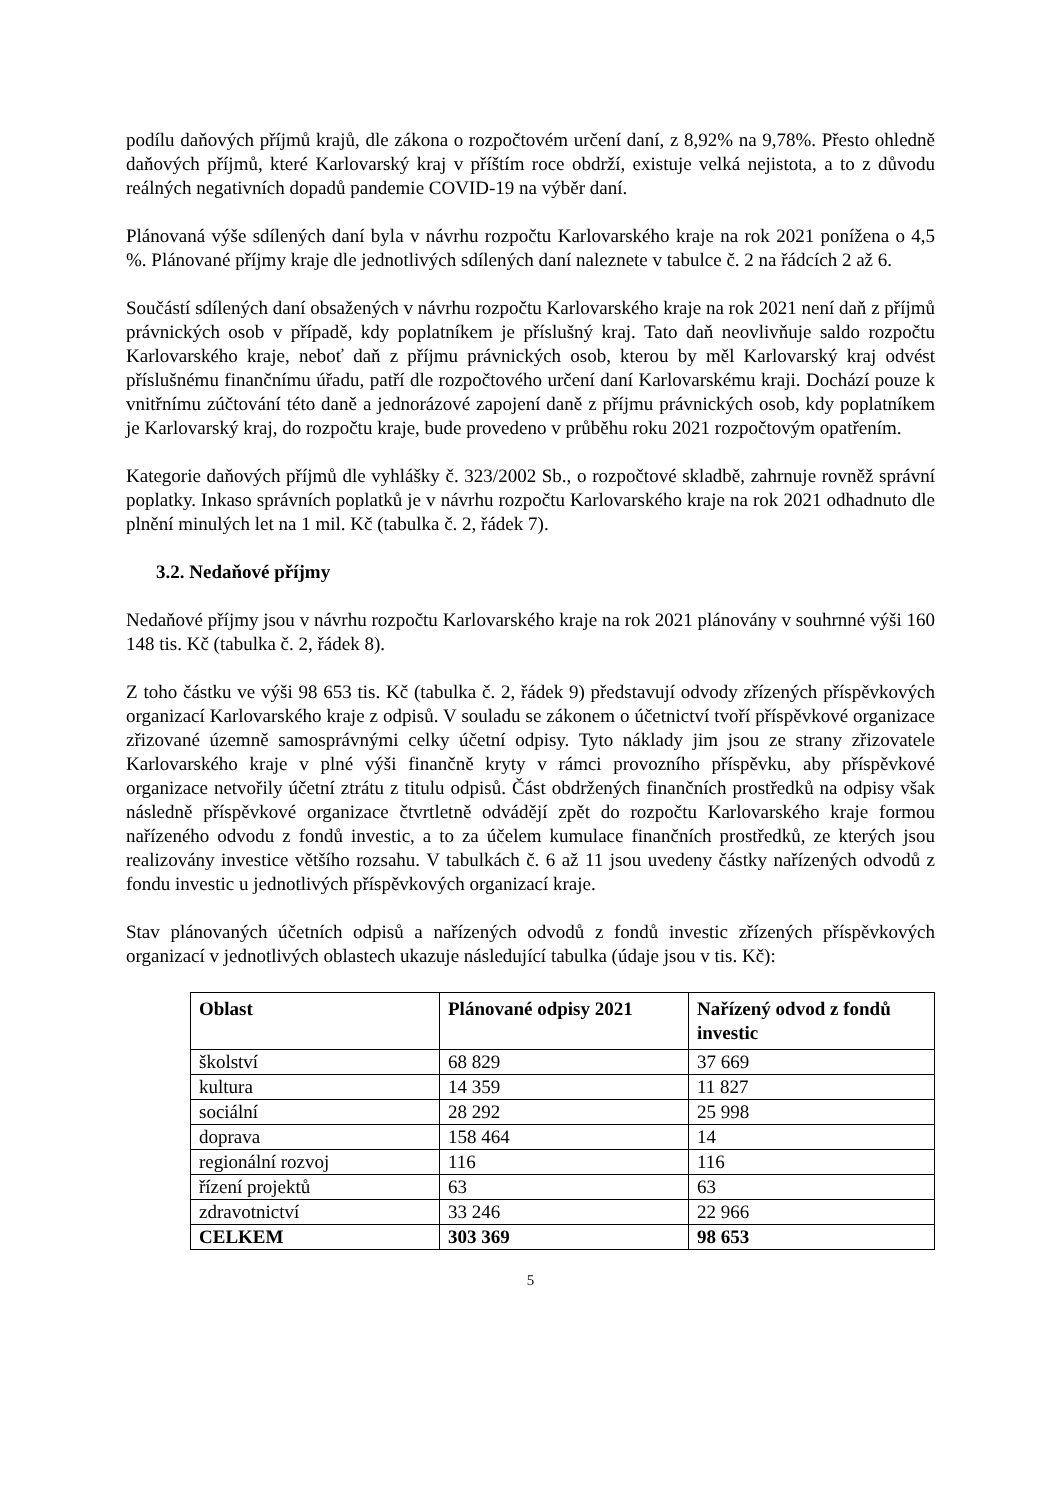podílu daňových příjmů krajů, dle zákona o rozpočtovém určení daní, z 8,92% na 9,78%. Přesto ohledně daňových příjmů, které Karlovarský kraj v příštím roce obdrží, existuje velká nejistota, a to z důvodu reálných negativních dopadů pandemie COVID-19 na výběr daní.
Plánovaná výše sdílených daní byla v návrhu rozpočtu Karlovarského kraje na rok 2021 ponížena o 4,5 %. Plánované příjmy kraje dle jednotlivých sdílených daní naleznete v tabulce č. 2 na řádcích 2 až 6.
Součástí sdílených daní obsažených v návrhu rozpočtu Karlovarského kraje na rok 2021 není daň z příjmů právnických osob v případě, kdy poplatníkem je příslušný kraj. Tato daň neovlivňuje saldo rozpočtu Karlovarského kraje, neboť daň z příjmu právnických osob, kterou by měl Karlovarský kraj odvést příslušnému finančnímu úřadu, patří dle rozpočtového určení daní Karlovarskému kraji. Dochází pouze k vnitřnímu zúčtování této daně a jednorázové zapojení daně z příjmu právnických osob, kdy poplatníkem je Karlovarský kraj, do rozpočtu kraje, bude provedeno v průběhu roku 2021 rozpočtovým opatřením.
Kategorie daňových příjmů dle vyhlášky č. 323/2002 Sb., o rozpočtové skladbě, zahrnuje rovněž správní poplatky. Inkaso správních poplatků je v návrhu rozpočtu Karlovarského kraje na rok 2021 odhadnuto dle plnění minulých let na 1 mil. Kč (tabulka č. 2, řádek 7).
3.2. Nedaňové příjmy
Nedaňové příjmy jsou v návrhu rozpočtu Karlovarského kraje na rok 2021 plánovány v souhrnné výši 160 148 tis. Kč (tabulka č. 2, řádek 8).
Z toho částku ve výši 98 653 tis. Kč (tabulka č. 2, řádek 9) představují odvody zřízených příspěvkových organizací Karlovarského kraje z odpisů. V souladu se zákonem o účetnictví tvoří příspěvkové organizace zřizované územně samosprávnými celky účetní odpisy. Tyto náklady jim jsou ze strany zřizovatele Karlovarského kraje v plné výši finančně kryty v rámci provozního příspěvku, aby příspěvkové organizace netvořily účetní ztrátu z titulu odpisů. Část obdržených finančních prostředků na odpisy však následně příspěvkové organizace čtvrtletně odvádějí zpět do rozpočtu Karlovarského kraje formou nařízeného odvodu z fondů investic, a to za účelem kumulace finančních prostředků, ze kterých jsou realizovány investice většího rozsahu. V tabulkách č. 6 až 11 jsou uvedeny částky nařízených odvodů z fondu investic u jednotlivých příspěvkových organizací kraje.
Stav plánovaných účetních odpisů a nařízených odvodů z fondů investic zřízených příspěvkových organizací v jednotlivých oblastech ukazuje následující tabulka (údaje jsou v tis. Kč):
| Oblast | Plánované odpisy 2021 | Nařízený odvod z fondů investic |
| --- | --- | --- |
| školství | 68 829 | 37 669 |
| kultura | 14 359 | 11 827 |
| sociální | 28 292 | 25 998 |
| doprava | 158 464 | 14 |
| regionální rozvoj | 116 | 116 |
| řízení projektů | 63 | 63 |
| zdravotnictví | 33 246 | 22 966 |
| CELKEM | 303 369 | 98 653 |
5